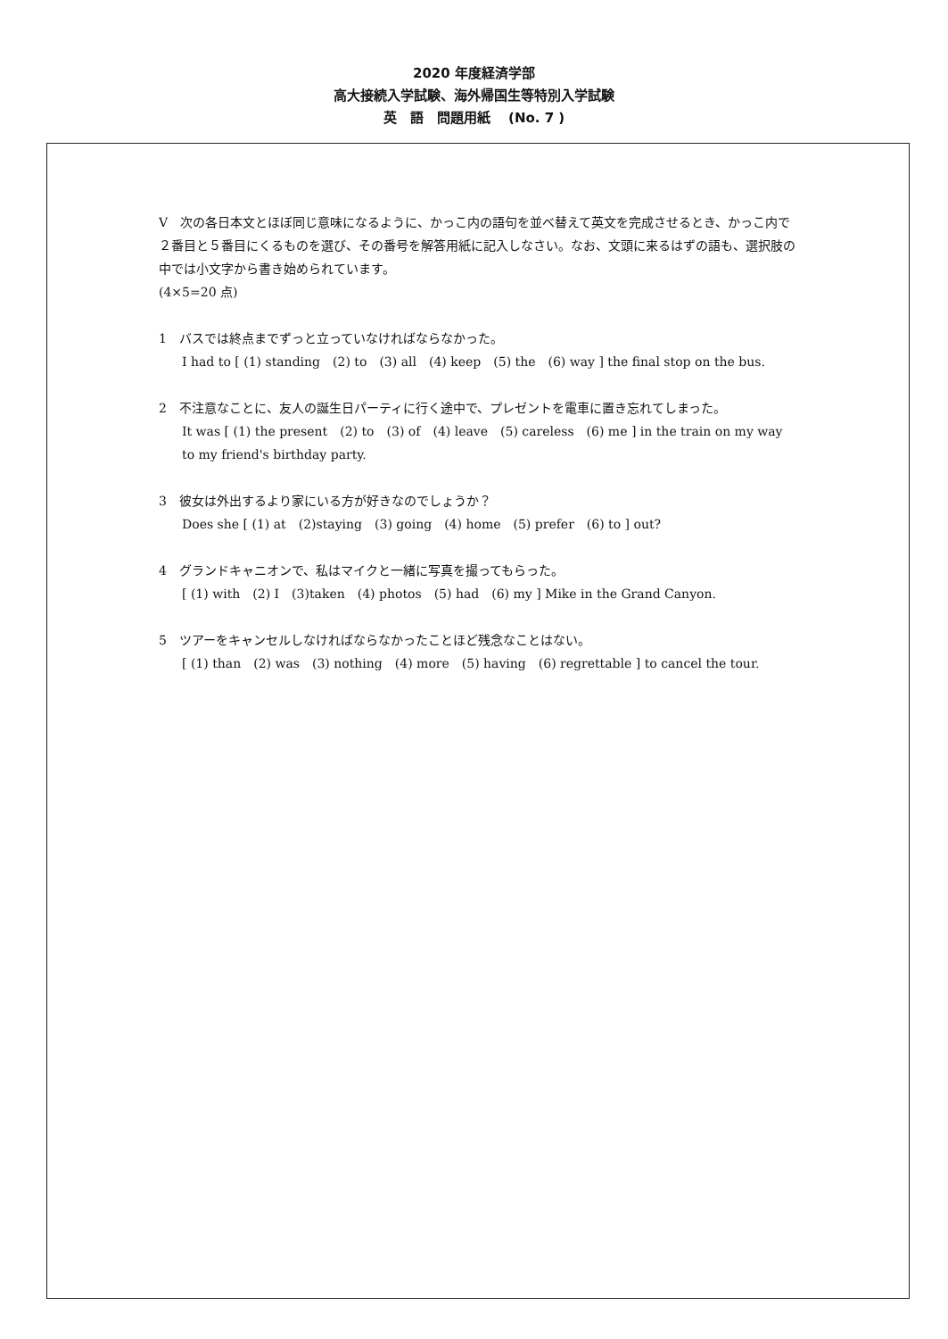2020 年度経済学部
高大接続入学試験、海外帰国生等特別入学試験
英　語　問題用紙　 (No. 7 )
V　次の各日本文とほぼ同じ意味になるように、かっこ内の語句を並べ替えて英文を完成させるとき、かっこ内で２番目と５番目にくるものを選び、その番号を解答用紙に記入しなさい。なお、文頭に来るはずの語も、選択肢の中では小文字から書き始められています。
(4×5=20 点)
1　バスでは終点までずっと立っていなければならなかった。
I had to [ (1) standing　(2) to　(3) all　(4) keep　(5) the　(6) way ] the final stop on the bus.
2　不注意なことに、友人の誕生日パーティに行く途中で、プレゼントを電車に置き忘れてしまった。
It was [ (1) the present　(2) to　(3) of　(4) leave　(5) careless　(6) me ] in the train on my way to my friend's birthday party.
3　彼女は外出するより家にいる方が好きなのでしょうか？
Does she [ (1) at　(2)staying　(3) going　(4) home　(5) prefer　(6) to ] out?
4　グランドキャニオンで、私はマイクと一緒に写真を撮ってもらった。
[ (1) with　(2) I　(3)taken　(4) photos　(5) had　(6) my ] Mike in the Grand Canyon.
5　ツアーをキャンセルしなければならなかったことほど残念なことはない。
[ (1) than　(2) was　(3) nothing　(4) more　(5) having　(6) regrettable ] to cancel the tour.